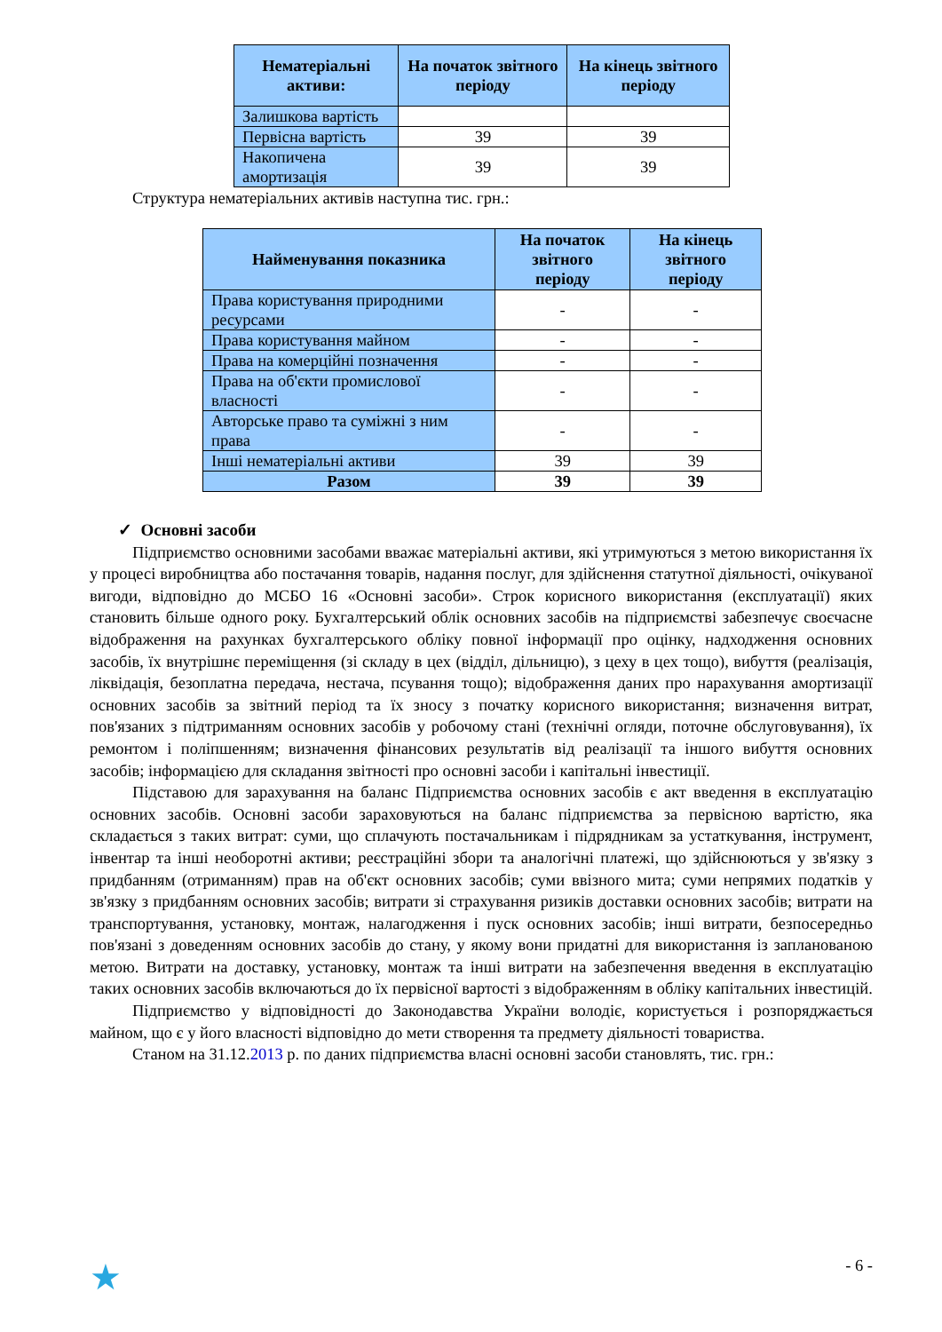| Нематеріальні активи: | На початок звітного періоду | На кінець звітного періоду |
| --- | --- | --- |
| Залишкова вартість | | |
| Первісна вартість | 39 | 39 |
| Накопичена амортизація | 39 | 39 |
Структура нематеріальних активів наступна тис. грн.:
| Найменування показника | На початок звітного періоду | На кінець звітного періоду |
| --- | --- | --- |
| Права користування природними ресурсами | - | - |
| Права користування майном | - | - |
| Права на комерційні позначення | - | - |
| Права на об'єкти промислової власності | - | - |
| Авторське право та суміжні з ним права | - | - |
| Інші нематеріальні активи | 39 | 39 |
| Разом | 39 | 39 |
✓ Основні засоби
Підприємство основними засобами вважає матеріальні активи, які утримуються з метою використання їх у процесі виробництва або постачання товарів, надання послуг, для здійснення статутної діяльності, очікуваної вигоди, відповідно до МСБО 16 «Основні засоби». Строк корисного використання (експлуатації) яких становить більше одного року. Бухгалтерський облік основних засобів на підприємстві забезпечує своєчасне відображення на рахунках бухгалтерського обліку повної інформації про оцінку, надходження основних засобів, їх внутрішнє переміщення (зі складу в цех (відділ, дільницю), з цеху в цех тощо), вибуття (реалізація, ліквідація, безоплатна передача, нестача, псування тощо); відображення даних про нарахування амортизації основних засобів за звітний період та їх зносу з початку корисного використання; визначення витрат, пов'язаних з підтриманням основних засобів у робочому стані (технічні огляди, поточне обслуговування), їх ремонтом і поліпшенням; визначення фінансових результатів від реалізації та іншого вибуття основних засобів; інформацією для складання звітності про основні засоби і капітальні інвестиції.
Підставою для зарахування на баланс Підприємства основних засобів є акт введення в експлуатацію основних засобів. Основні засоби зараховуються на баланс підприємства за первісною вартістю, яка складається з таких витрат: суми, що сплачують постачальникам і підрядникам за устаткування, інструмент, інвентар та інші необоротні активи; реєстраційні збори та аналогічні платежі, що здійснюються у зв'язку з придбанням (отриманням) прав на об'єкт основних засобів; суми ввізного мита; суми непрямих податків у зв'язку з придбанням основних засобів; витрати зі страхування ризиків доставки основних засобів; витрати на транспортування, установку, монтаж, налагодження і пуск основних засобів; інші витрати, безпосередньо пов'язані з доведенням основних засобів до стану, у якому вони придатні для використання із запланованою метою. Витрати на доставку, установку, монтаж та інші витрати на забезпечення введення в експлуатацію таких основних засобів включаються до їх первісної вартості з відображенням в обліку капітальних інвестицій.
Підприємство у відповідності до Законодавства України володіє, користується і розпоряджається майном, що є у його власності відповідно до мети створення та предмету діяльності товариства.
Станом на 31.12.2013 р. по даних підприємства власні основні засоби становлять, тис. грн.:
★ - 6 -